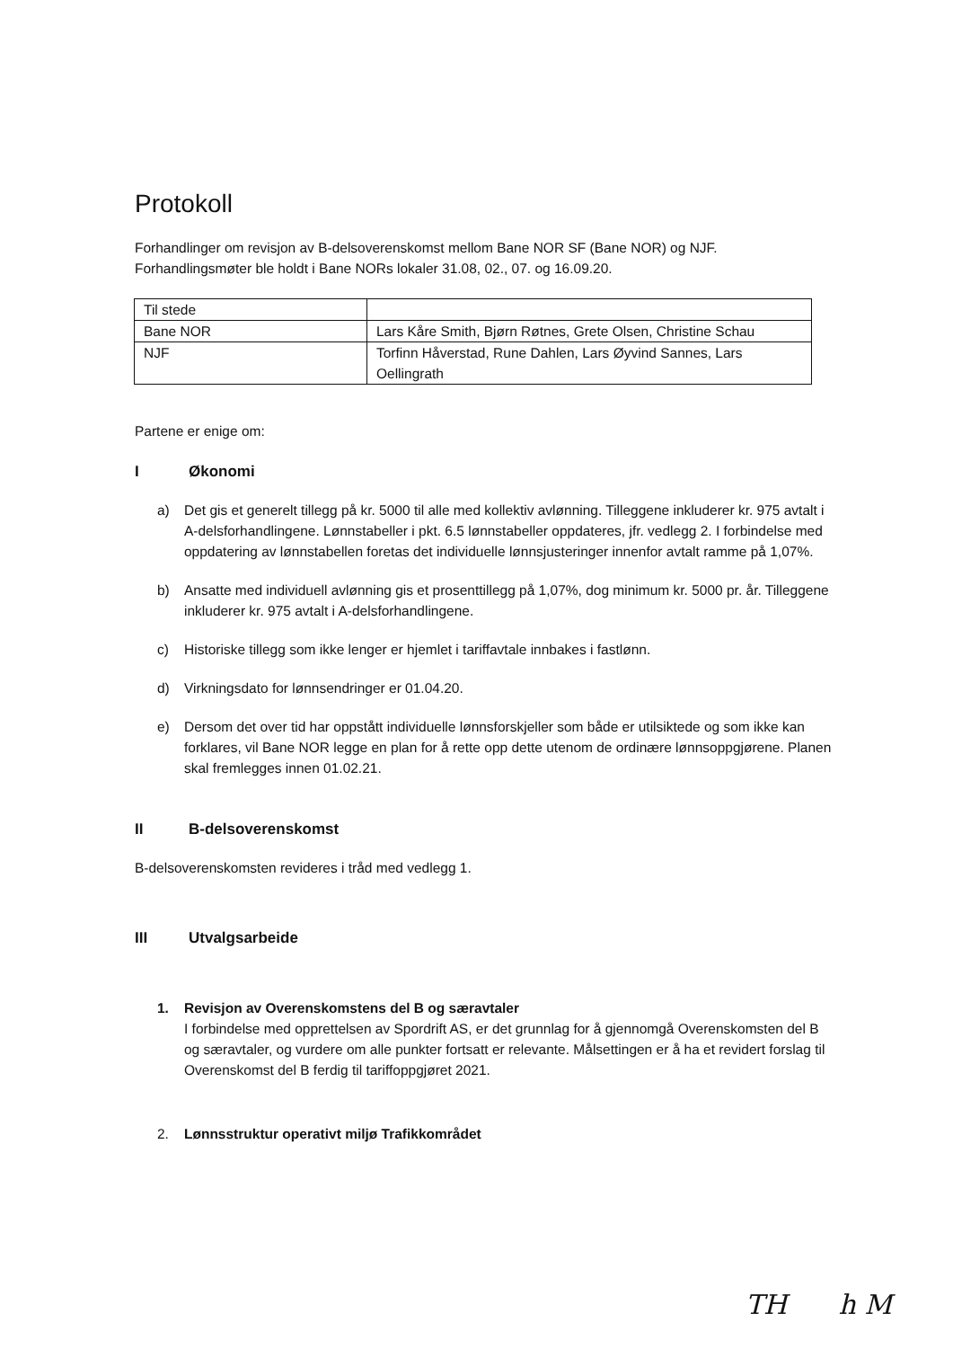Protokoll
Forhandlinger om revisjon av B-delsoverenskomst mellom Bane NOR SF (Bane NOR) og NJF.
Forhandlingsmøter ble holdt i Bane NORs lokaler 31.08, 02., 07. og 16.09.20.
| Til stede | |
| Bane NOR | Lars Kåre Smith, Bjørn Røtnes, Grete Olsen, Christine Schau |
| NJF | Torfinn Håverstad, Rune Dahlen, Lars Øyvind Sannes, Lars Oellingrath |
Partene er enige om:
I Økonomi
a) Det gis et generelt tillegg på kr. 5000 til alle med kollektiv avlønning. Tilleggene inkluderer kr. 975 avtalt i A-delsforhandlingene. Lønnstabeller i pkt. 6.5 lønnstabeller oppdateres, jfr. vedlegg 2. I forbindelse med oppdatering av lønnstabellen foretas det individuelle lønnsjusteringer innenfor avtalt ramme på 1,07%.
b) Ansatte med individuell avlønning gis et prosenttillegg på 1,07%, dog minimum kr. 5000 pr. år. Tilleggene inkluderer kr. 975 avtalt i A-delsforhandlingene.
c) Historiske tillegg som ikke lenger er hjemlet i tariffavtale innbakes i fastlønn.
d) Virkningsdato for lønnsendringer er 01.04.20.
e) Dersom det over tid har oppstått individuelle lønnsforskjeller som både er utilsiktede og som ikke kan forklares, vil Bane NOR legge en plan for å rette opp dette utenom de ordinære lønnsoppgjørene. Planen skal fremlegges innen 01.02.21.
II B-delsoverenskomst
B-delsoverenskomsten revideres i tråd med vedlegg 1.
III Utvalgsarbeide
1. Revisjon av Overenskomstens del B og særavtaler
I forbindelse med opprettelsen av Spordrift AS, er det grunnlag for å gjennomgå Overenskomsten del B og særavtaler, og vurdere om alle punkter fortsatt er relevante. Målsettingen er å ha et revidert forslag til Overenskomst del B ferdig til tariffoppgjøret 2021.
2. Lønnsstruktur operativt miljø Trafikkområdet
TH h M